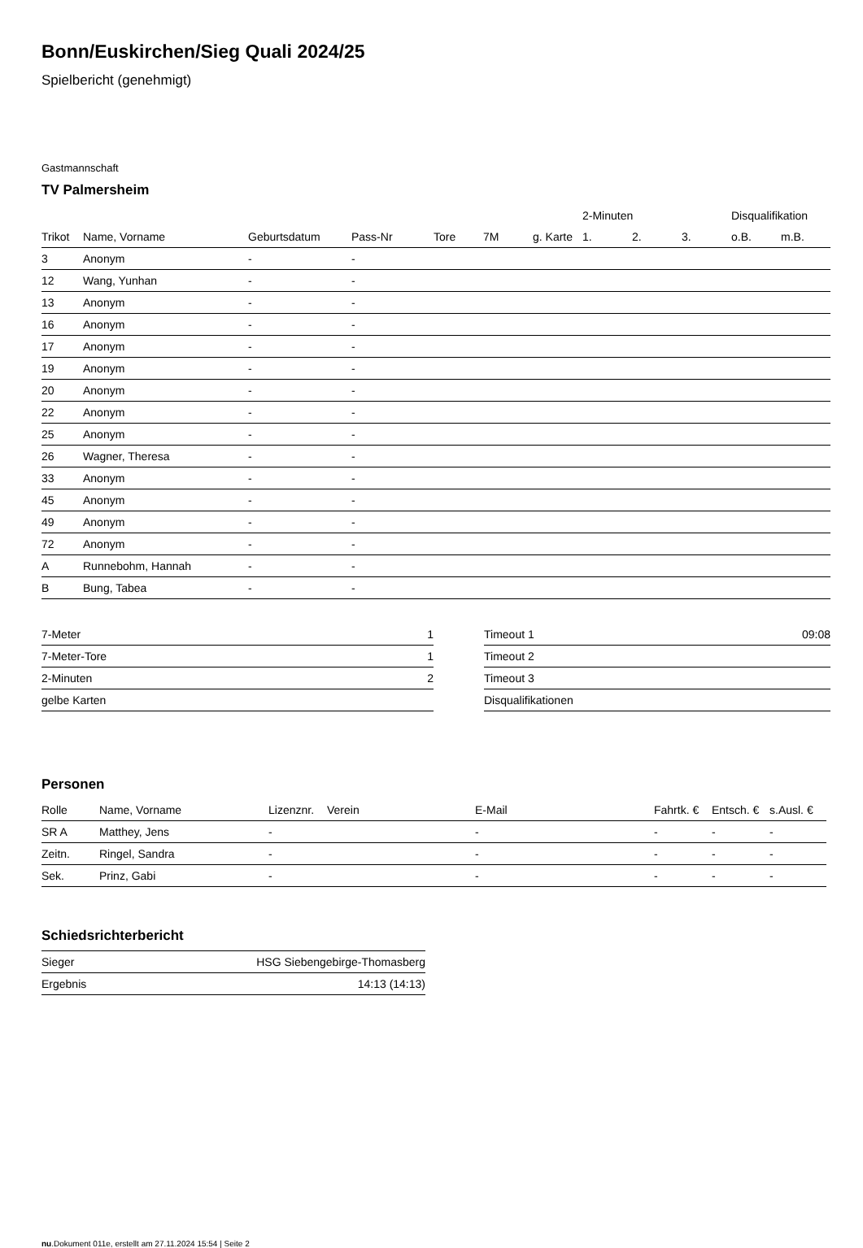Bonn/Euskirchen/Sieg Quali 2024/25
Spielbericht (genehmigt)
Gastmannschaft
TV Palmersheim
| | | | | | | | 2-Minuten | | | Disqualifikation | |
| --- | --- | --- | --- | --- | --- | --- | --- | --- | --- | --- | --- |
| Trikot | Name, Vorname | Geburtsdatum | Pass-Nr | Tore | 7M | g. Karte | 1. | 2. | 3. | o.B. | m.B. |
| 3 | Anonym | - | - | | | | | | | | |
| 12 | Wang, Yunhan | - | - | | | | | | | | |
| 13 | Anonym | - | - | | | | | | | | |
| 16 | Anonym | - | - | | | | | | | | |
| 17 | Anonym | - | - | | | | | | | | |
| 19 | Anonym | - | - | | | | | | | | |
| 20 | Anonym | - | - | | | | | | | | |
| 22 | Anonym | - | - | | | | | | | | |
| 25 | Anonym | - | - | | | | | | | | |
| 26 | Wagner, Theresa | - | - | | | | | | | | |
| 33 | Anonym | - | - | | | | | | | | |
| 45 | Anonym | - | - | | | | | | | | |
| 49 | Anonym | - | - | | | | | | | | |
| 72 | Anonym | - | - | | | | | | | | |
| A | Runnebohm, Hannah | - | - | | | | | | | | |
| B | Bung, Tabea | - | - | | | | | | | | |
| 7-Meter | 1 |
| 7-Meter-Tore | 1 |
| 2-Minuten | 2 |
| gelbe Karten | |
| Timeout 1 | 09:08 |
| Timeout 2 | |
| Timeout 3 | |
| Disqualifikationen | |
Personen
| Rolle | Name, Vorname | Lizenznr. | Verein | E-Mail | Fahrtk. € | Entsch. € | s.Ausl. € |
| --- | --- | --- | --- | --- | --- | --- | --- |
| SR A | Matthey, Jens | - | | - | - | - | - |
| Zeitn. | Ringel, Sandra | - | | - | - | - | - |
| Sek. | Prinz, Gabi | - | | - | - | - | - |
Schiedsrichterbericht
| Sieger | HSG Siebengebirge-Thomasberg |
| Ergebnis | 14:13 (14:13) |
nu.Dokument 011e, erstellt am 27.11.2024 15:54 | Seite 2